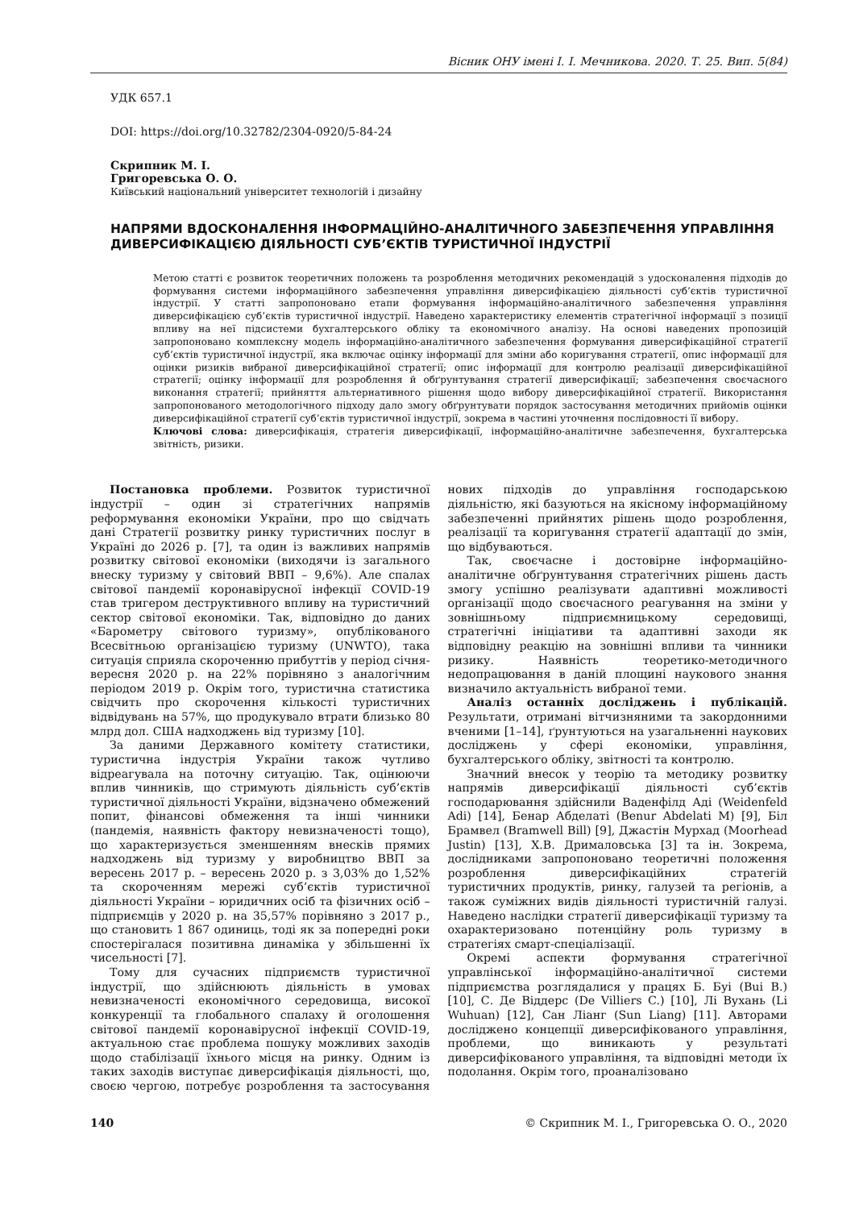Вісник ОНУ імені І. І. Мечникова. 2020. Т. 25. Вип. 5(84)
УДК 657.1
DOI: https://doi.org/10.32782/2304-0920/5-84-24
Скрипник М. І.
Григоревська О. О.
Київський національний університет технологій і дизайну
НАПРЯМИ ВДОСКОНАЛЕННЯ ІНФОРМАЦІЙНО-АНАЛІТИЧНОГО ЗАБЕЗПЕЧЕННЯ УПРАВЛІННЯ ДИВЕРСИФІКАЦІЄЮ ДІЯЛЬНОСТІ СУБ’ЄКТІВ ТУРИСТИЧНОЇ ІНДУСТРІЇ
Метою статті є розвиток теоретичних положень та розроблення методичних рекомендацій з удосконалення підходів до формування системи інформаційного забезпечення управління диверсифікацією діяльності суб’єктів туристичної індустрії. У статті запропоновано етапи формування інформаційно-аналітичного забезпечення управління диверсифікацією суб’єктів туристичної індустрії. Наведено характеристику елементів стратегічної інформації з позиції впливу на неї підсистеми бухгалтерського обліку та економічного аналізу. На основі наведених пропозицій запропоновано комплексну модель інформаційно-аналітичного забезпечення формування диверсифікаційної стратегії суб’єктів туристичної індустрії, яка включає оцінку інформації для зміни або коригування стратегії, опис інформації для оцінки ризиків вибраної диверсифікаційної стратегії; опис інформації для контролю реалізації диверсифікаційної стратегії; оцінку інформації для розроблення й обґрунтування стратегії диверсифікації; забезпечення своєчасного виконання стратегії; прийняття альтернативного рішення щодо вибору диверсифікаційної стратегії. Використання запропонованого методологічного підходу дало змогу обґрунтувати порядок застосування методичних прийомів оцінки диверсифікаційної стратегії суб’єктів туристичної індустрії, зокрема в частині уточнення послідовності її вибору.
Ключові слова: диверсифікація, стратегія диверсифікації, інформаційно-аналітичне забезпечення, бухгалтерська звітність, ризики.
Постановка проблеми. Розвиток туристичної індустрії – один зі стратегічних напрямів реформування економіки України, про що свідчать дані Стратегії розвитку ринку туристичних послуг в Україні до 2026 р. [7], та один із важливих напрямів розвитку світової економіки (виходячи із загального внеску туризму у світовий ВВП – 9,6%). Але спалах світової пандемії коронавірусної інфекції COVID-19 став тригером деструктивного впливу на туристичний сектор світової економіки. Так, відповідно до даних «Барометру світового туризму», опублікованого Всесвітньою організацією туризму (UNWTO), така ситуація сприяла скороченню прибуттів у період січня-вересня 2020 р. на 22% порівняно з аналогічним періодом 2019 р. Окрім того, туристична статистика свідчить про скорочення кількості туристичних відвідувань на 57%, що продукувало втрати близько 80 млрд дол. США надходжень від туризму [10].
За даними Державного комітету статистики, туристична індустрія України також чутливо відреагувала на поточну ситуацію. Так, оцінюючи вплив чинників, що стримують діяльність суб’єктів туристичної діяльності України, відзначено обмежений попит, фінансові обмеження та інші чинники (пандемія, наявність фактору невизначеності тощо), що характеризується зменшенням внесків прямих надходжень від туризму у виробництво ВВП за вересень 2017 р. – вересень 2020 р. з 3,03% до 1,52% та скороченням мережі суб’єктів туристичної діяльності України – юридичних осіб та фізичних осіб – підприємців у 2020 р. на 35,57% порівняно з 2017 р., що становить 1 867 одиниць, тоді як за попередні роки спостерігалася позитивна динаміка у збільшенні їх чисельності [7].
Тому для сучасних підприємств туристичної індустрії, що здійснюють діяльність в умовах невизначеності економічного середовища, високої конкуренції та глобального спалаху й оголошення світової пандемії коронавірусної інфекції COVID-19, актуальною стає проблема пошуку можливих заходів щодо стабілізації їхнього місця на ринку. Одним із таких заходів виступає диверсифікація діяльності, що, своєю чергою, потребує розроблення та застосування нових підходів до управління господарською діяльністю, які базуються на якісному інформаційному забезпеченні прийнятих рішень щодо розроблення, реалізації та коригування стратегії адаптації до змін, що відбуваються.
Так, своєчасне і достовірне інформаційно-аналітичне обґрунтування стратегічних рішень дасть змогу успішно реалізувати адаптивні можливості організації щодо своєчасного реагування на зміни у зовнішньому підприємницькому середовищі, стратегічні ініціативи та адаптивні заходи як відповідну реакцію на зовнішні впливи та чинники ризику. Наявність теоретико-методичного недопрацювання в даній площині наукового знання визначило актуальність вибраної теми.
Аналіз останніх досліджень і публікацій. Результати, отримані вітчизняними та закордонними вченими [1–14], ґрунтуються на узагальненні наукових досліджень у сфері економіки, управління, бухгалтерського обліку, звітності та контролю.
Значний внесок у теорію та методику розвитку напрямів диверсифікації діяльності суб’єктів господарювання здійснили Ваденфілд Аді (Weidenfeld Adi) [14], Бенар Абделаті (Benur Abdelati M) [9], Біл Брамвел (Bramwell Bill) [9], Джастін Мурхад (Moorhead Justin) [13], Х.В. Дрималовська [3] та ін. Зокрема, дослідниками запропоновано теоретичні положення розроблення диверсифікаційних стратегій туристичних продуктів, ринку, галузей та регіонів, а також суміжних видів діяльності туристичній галузі. Наведено наслідки стратегії диверсифікації туризму та охарактеризовано потенційну роль туризму в стратегіях смарт-спеціалізації.
Окремі аспекти формування стратегічної управлінської інформаційно-аналітичної системи підприємства розглядалися у працях Б. Буі (Bui B.) [10], С. Де Віддерс (De Villiers C.) [10], Лі Вухань (Li Wuhuan) [12], Сан Ліанг (Sun Liang) [11]. Авторами досліджено концепції диверсифікованого управління, проблеми, що виникають у результаті диверсифікованого управління, та відповідні методи їх подолання. Окрім того, проаналізовано
140 © Скрипник М. І., Григоревська О. О., 2020